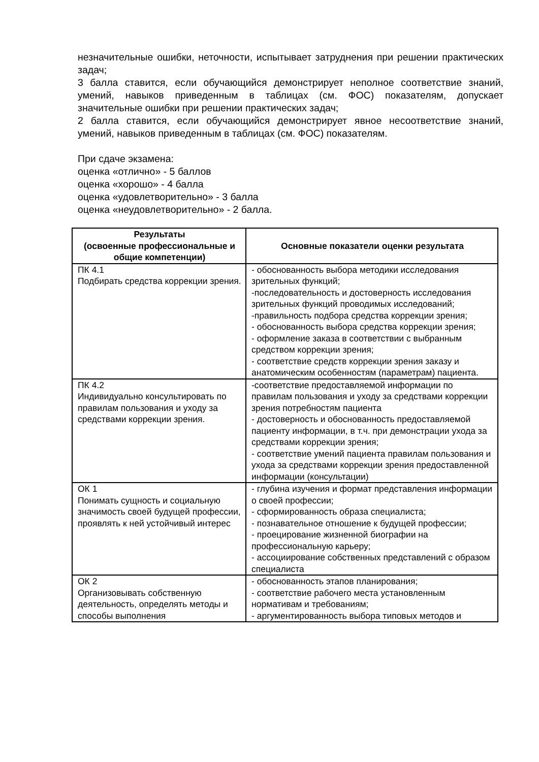незначительные ошибки, неточности, испытывает затруднения при решении практических задач;
3 балла ставится, если обучающийся демонстрирует неполное соответствие знаний, умений, навыков приведенным в таблицах (см. ФОС) показателям, допускает значительные ошибки при решении практических задач;
2 балла ставится, если обучающийся демонстрирует явное несоответствие знаний, умений, навыков приведенным в таблицах (см. ФОС) показателям.
При сдаче экзамена:
оценка «отлично» - 5 баллов
оценка «хорошо» - 4 балла
оценка «удовлетворительно» - 3 балла
оценка «неудовлетворительно» - 2 балла.
| Результаты (освоенные профессиональные и общие компетенции) | Основные показатели оценки результата |
| --- | --- |
| ПК 4.1 Подбирать средства коррекции зрения. | - обоснованность выбора методики исследования зрительных функций; -последовательность и достоверность исследования зрительных функций проводимых исследований; -правильность подбора средства коррекции зрения; - обоснованность выбора средства коррекции зрения; - оформление заказа в соответствии с выбранным средством коррекции зрения; - соответствие средств коррекции зрения заказу и анатомическим особенностям (параметрам) пациента. |
| ПК 4.2 Индивидуально консультировать по правилам пользования и уходу за средствами коррекции зрения. | -соответствие предоставляемой информации по правилам пользования и уходу за средствами коррекции зрения потребностям пациента - достоверность и обоснованность предоставляемой пациенту информации, в т.ч. при демонстрации ухода за средствами коррекции зрения; - соответствие умений пациента правилам пользования и ухода за средствами коррекции зрения предоставленной информации (консультации) |
| ОК 1 Понимать сущность и социальную значимость своей будущей профессии, проявлять к ней устойчивый интерес | - глубина изучения и формат представления информации о своей профессии; - сформированность образа специалиста; - познавательное отношение к будущей профессии; - проецирование жизненной биографии на профессиональную карьеру; - ассоциирование собственных представлений с образом специалиста |
| ОК 2 Организовывать собственную деятельность, определять методы и способы выполнения | - обоснованность этапов планирования; - соответствие рабочего места установленным нормативам и требованиям; - аргументированность выбора типовых методов и |